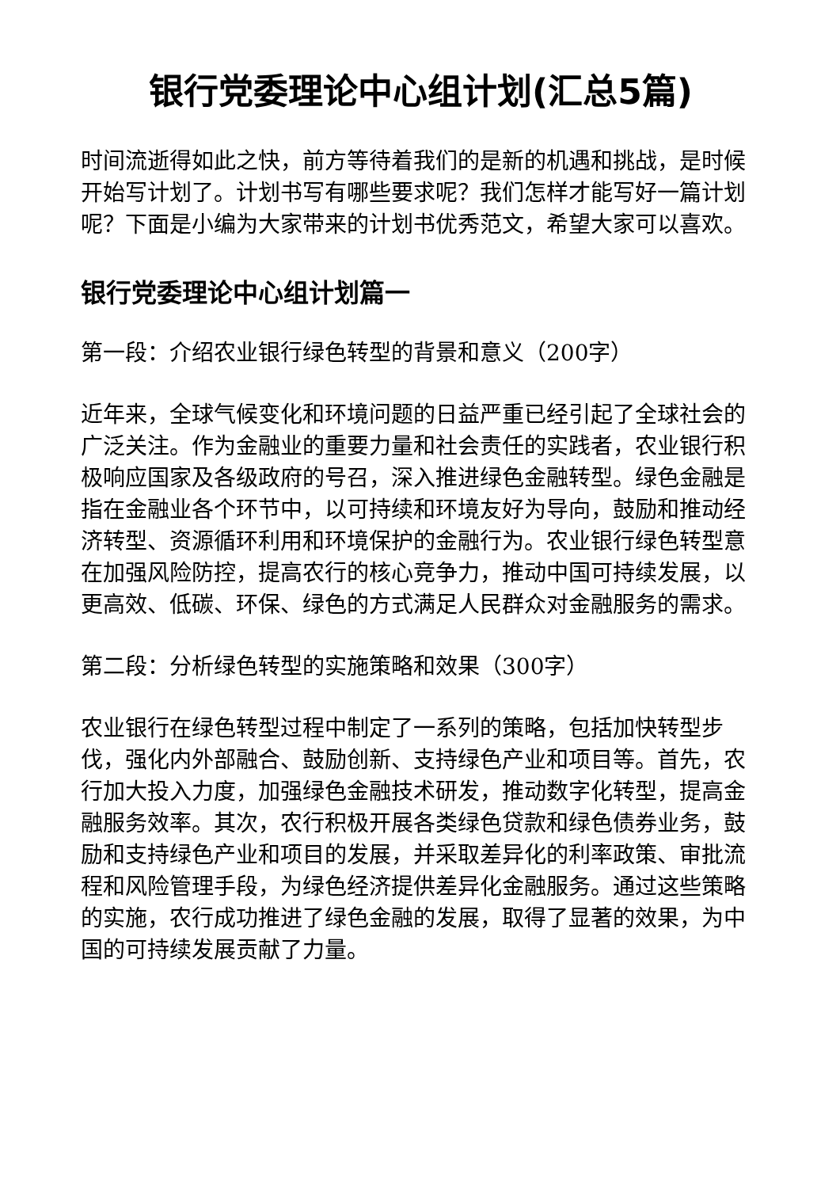银行党委理论中心组计划(汇总5篇)
时间流逝得如此之快，前方等待着我们的是新的机遇和挑战，是时候开始写计划了。计划书写有哪些要求呢？我们怎样才能写好一篇计划呢？下面是小编为大家带来的计划书优秀范文，希望大家可以喜欢。
银行党委理论中心组计划篇一
第一段：介绍农业银行绿色转型的背景和意义（200字）
近年来，全球气候变化和环境问题的日益严重已经引起了全球社会的广泛关注。作为金融业的重要力量和社会责任的实践者，农业银行积极响应国家及各级政府的号召，深入推进绿色金融转型。绿色金融是指在金融业各个环节中，以可持续和环境友好为导向，鼓励和推动经济转型、资源循环利用和环境保护的金融行为。农业银行绿色转型意在加强风险防控，提高农行的核心竞争力，推动中国可持续发展，以更高效、低碳、环保、绿色的方式满足人民群众对金融服务的需求。
第二段：分析绿色转型的实施策略和效果（300字）
农业银行在绿色转型过程中制定了一系列的策略，包括加快转型步伐，强化内外部融合、鼓励创新、支持绿色产业和项目等。首先，农行加大投入力度，加强绿色金融技术研发，推动数字化转型，提高金融服务效率。其次，农行积极开展各类绿色贷款和绿色债券业务，鼓励和支持绿色产业和项目的发展，并采取差异化的利率政策、审批流程和风险管理手段，为绿色经济提供差异化金融服务。通过这些策略的实施，农行成功推进了绿色金融的发展，取得了显著的效果，为中国的可持续发展贡献了力量。